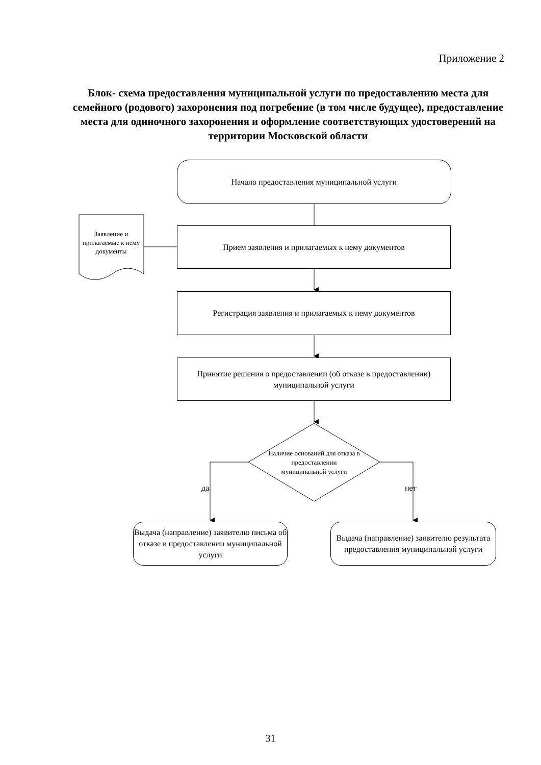Приложение 2
Блок- схема предоставления муниципальной услуги по предоставлению места для семейного (родового) захоронения под погребение (в том числе будущее), предоставление места для одиночного захоронения и оформление соответствующих удостоверений на территории Московской области
Начало предоставления муниципальной услуги
Заявление и прилагаемые к нему документы
Прием заявления и прилагаемых к нему документов
Регистрация заявления и прилагаемых к нему документов
Принятие решения о предоставлении (об отказе в предоставлении) муниципальной услуги
Наличие оснований для отказа в предоставлении муниципальной услуги
да нет
Выдача (направление) заявителю письма об отказе в предоставлении муниципальной услуги
Выдача (направление) заявителю результата предоставления муниципальной услуги
31